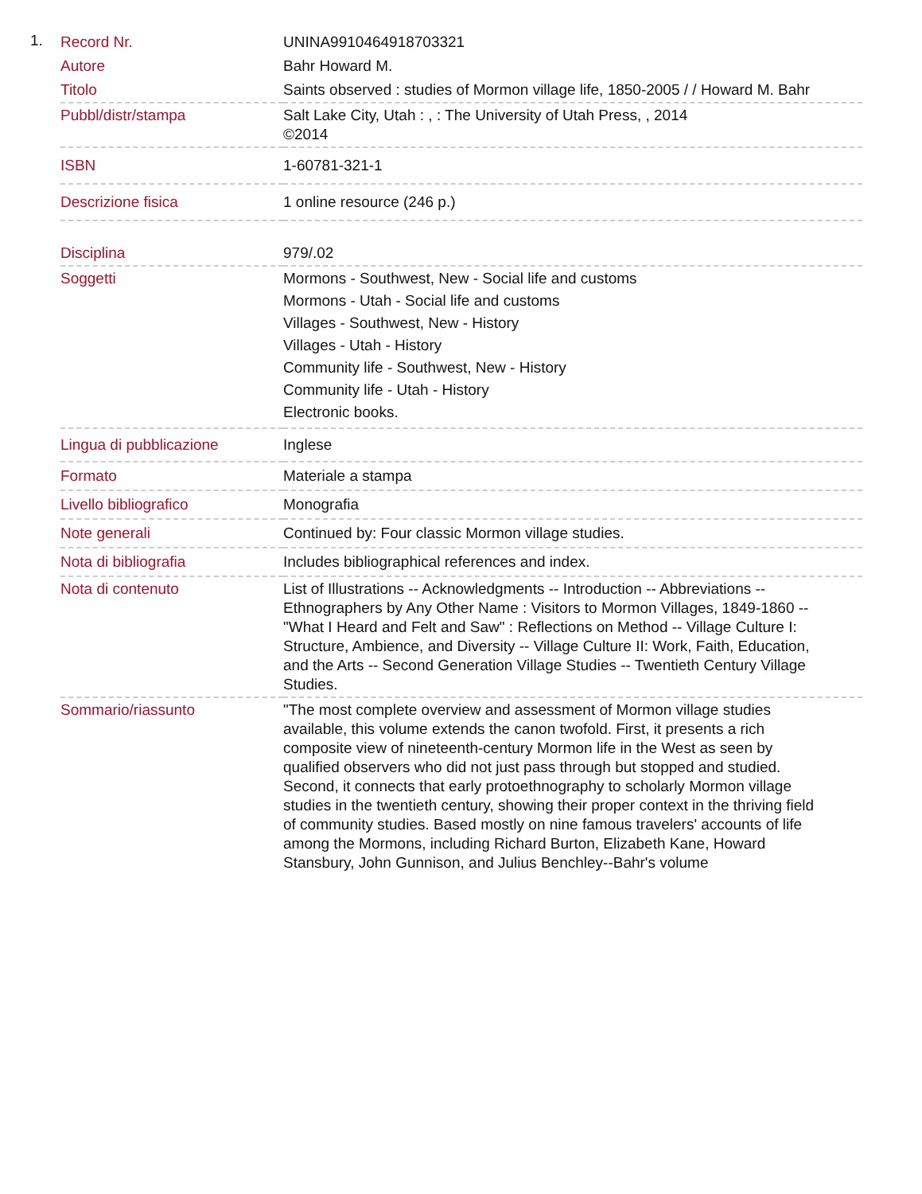1.
| Record Nr. | UNINA9910464918703321 |
| Autore | Bahr Howard M. |
| Titolo | Saints observed : studies of Mormon village life, 1850-2005 / / Howard M. Bahr |
| Pubbl/distr/stampa | Salt Lake City, Utah : , : The University of Utah Press, , 2014 ©2014 |
| ISBN | 1-60781-321-1 |
| Descrizione fisica | 1 online resource (246 p.) |
| Disciplina | 979/.02 |
| Soggetti | Mormons - Southwest, New - Social life and customs Mormons - Utah - Social life and customs Villages - Southwest, New - History Villages - Utah - History Community life - Southwest, New - History Community life - Utah - History Electronic books. |
| Lingua di pubblicazione | Inglese |
| Formato | Materiale a stampa |
| Livello bibliografico | Monografia |
| Note generali | Continued by: Four classic Mormon village studies. |
| Nota di bibliografia | Includes bibliographical references and index. |
| Nota di contenuto | List of Illustrations -- Acknowledgments -- Introduction -- Abbreviations -- Ethnographers by Any Other Name : Visitors to Mormon Villages, 1849-1860 -- "What I Heard and Felt and Saw" : Reflections on Method -- Village Culture I: Structure, Ambience, and Diversity -- Village Culture II: Work, Faith, Education, and the Arts -- Second Generation Village Studies -- Twentieth Century Village Studies. |
| Sommario/riassunto | "The most complete overview and assessment of Mormon village studies available, this volume extends the canon twofold. First, it presents a rich composite view of nineteenth-century Mormon life in the West as seen by qualified observers who did not just pass through but stopped and studied. Second, it connects that early protoethnography to scholarly Mormon village studies in the twentieth century, showing their proper context in the thriving field of community studies. Based mostly on nine famous travelers' accounts of life among the Mormons, including Richard Burton, Elizabeth Kane, Howard Stansbury, John Gunnison, and Julius Benchley--Bahr's volume |